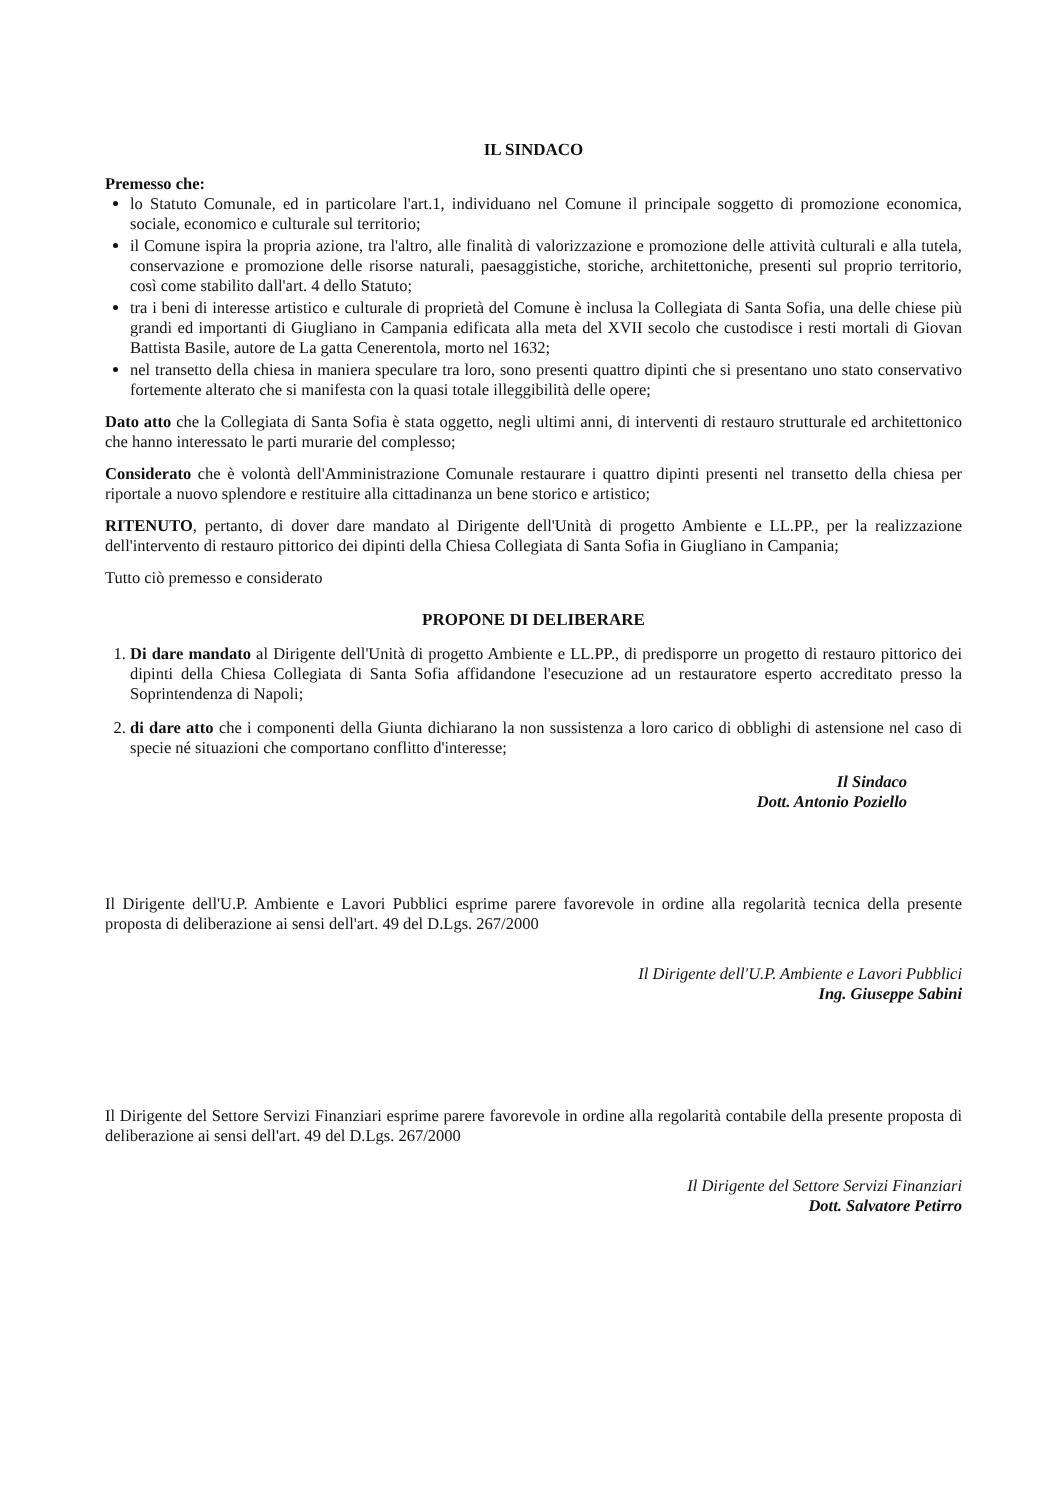IL SINDACO
Premesso che:
lo Statuto Comunale, ed in particolare l'art.1, individuano nel Comune il principale soggetto di promozione economica, sociale, economico e culturale sul territorio;
il Comune ispira la propria azione, tra l'altro, alle finalità di valorizzazione e promozione delle attività culturali e alla tutela, conservazione e promozione delle risorse naturali, paesaggistiche, storiche, architettoniche, presenti sul proprio territorio, così come stabilito dall'art. 4 dello Statuto;
tra i beni di interesse artistico e culturale di proprietà del Comune è inclusa la Collegiata di Santa Sofia, una delle chiese più grandi ed importanti di Giugliano in Campania edificata alla meta del XVII secolo che custodisce i resti mortali di Giovan Battista Basile, autore de La gatta Cenerentola, morto nel 1632;
nel transetto della chiesa in maniera speculare tra loro, sono presenti quattro dipinti che si presentano uno stato conservativo fortemente alterato che si manifesta con la quasi totale illeggibilità delle opere;
Dato atto che la Collegiata di Santa Sofia è stata oggetto, negli ultimi anni, di interventi di restauro strutturale ed architettonico che hanno interessato le parti murarie del complesso;
Considerato che è volontà dell'Amministrazione Comunale restaurare i quattro dipinti presenti nel transetto della chiesa per riportale a nuovo splendore e restituire alla cittadinanza un bene storico e artistico;
RITENUTO, pertanto, di dover dare mandato al Dirigente dell'Unità di progetto Ambiente e LL.PP., per la realizzazione dell'intervento di restauro pittorico dei dipinti della Chiesa Collegiata di Santa Sofia in Giugliano in Campania;
Tutto ciò premesso e considerato
PROPONE DI DELIBERARE
1. Di dare mandato al Dirigente dell'Unità di progetto Ambiente e LL.PP., di predisporre un progetto di restauro pittorico dei dipinti della Chiesa Collegiata di Santa Sofia affidandone l'esecuzione ad un restauratore esperto accreditato presso la Soprintendenza di Napoli;
2. di dare atto che i componenti della Giunta dichiarano la non sussistenza a loro carico di obblighi di astensione nel caso di specie né situazioni che comportano conflitto d'interesse;
Il Sindaco
Dott. Antonio Poziello
Il Dirigente dell'U.P. Ambiente e Lavori Pubblici esprime parere favorevole in ordine alla regolarità tecnica della presente proposta di deliberazione ai sensi dell'art. 49 del D.Lgs. 267/2000
Il Dirigente dell'U.P. Ambiente e Lavori Pubblici
Ing. Giuseppe Sabini
Il Dirigente del Settore Servizi Finanziari esprime parere favorevole in ordine alla regolarità contabile della presente proposta di deliberazione ai sensi dell'art. 49 del D.Lgs. 267/2000
Il Dirigente del Settore Servizi Finanziari
Dott. Salvatore Petirro